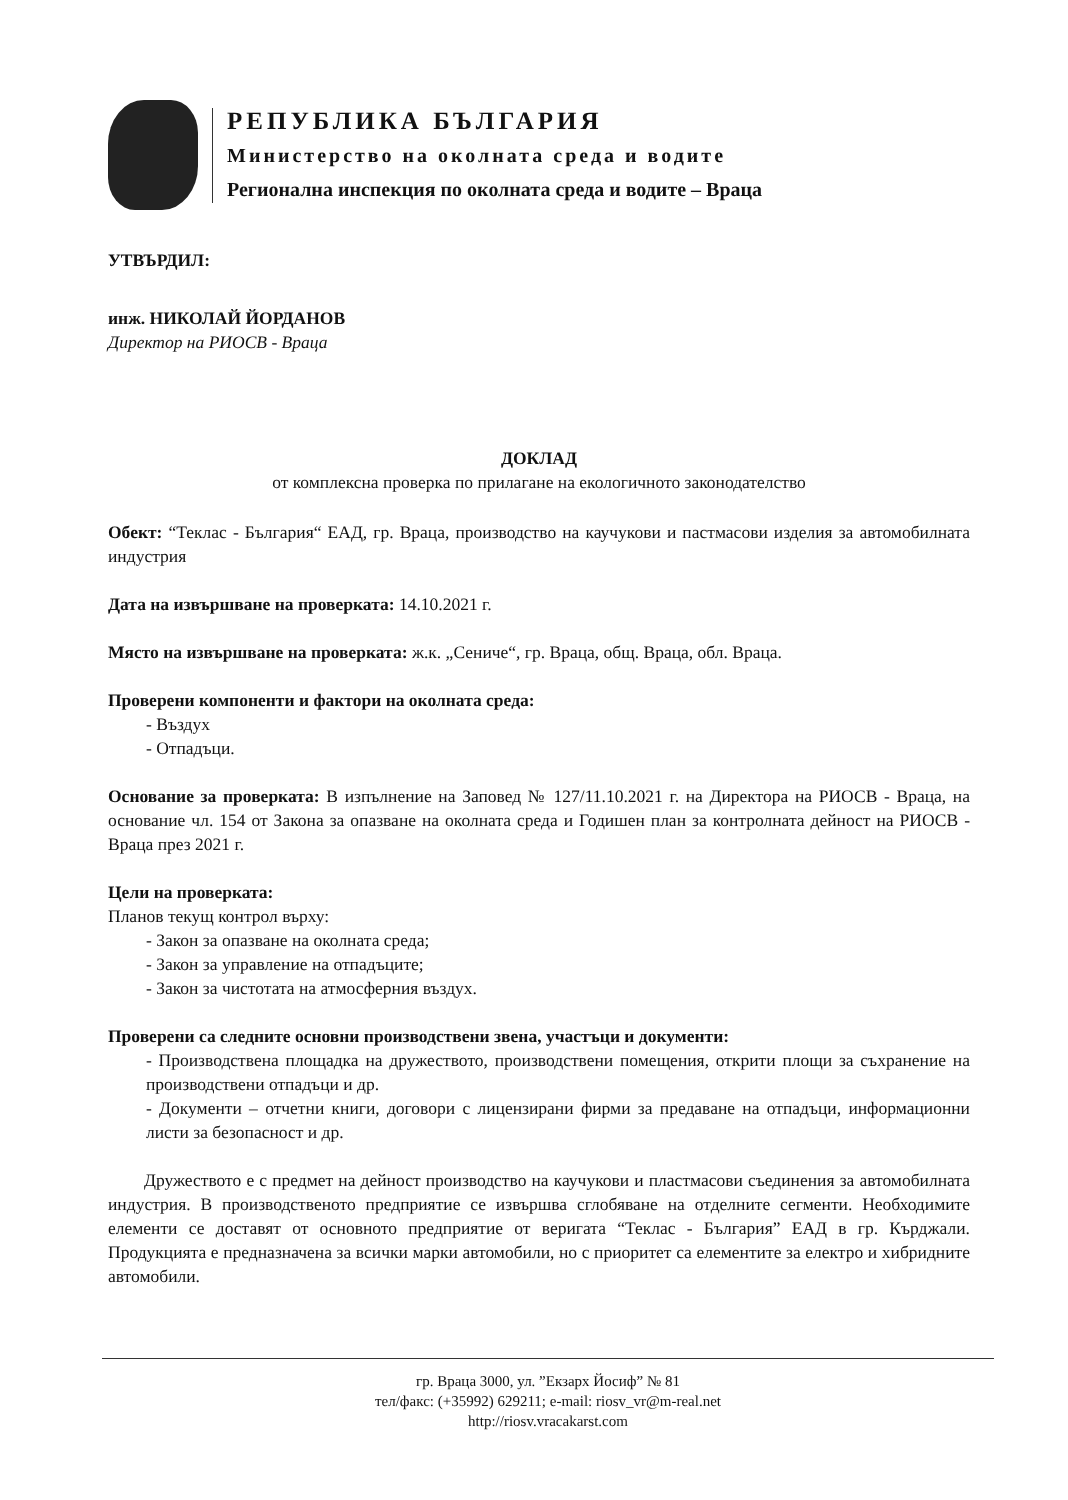РЕПУБЛИКА БЪЛГАРИЯ
Министерство на околната среда и водите
Регионална инспекция по околната среда и водите – Враца
УТВЪРДИЛ:
инж. НИКОЛАЙ ЙОРДАНОВ
Директор на РИОСВ - Враца
ДОКЛАД
от комплексна проверка по прилагане на екологичното законодателство
Обект: “Теклас - България“ ЕАД, гр. Враца, производство на каучукови и пастмасови изделия за автомобилната индустрия
Дата на извършване на проверката: 14.10.2021 г.
Място на извършване на проверката: ж.к. „Сениче“, гр. Враца, общ. Враца, обл. Враца.
Проверени компоненти и фактори на околната среда:
- Въздух
- Отпадъци.
Основание за проверката: В изпълнение на Заповед № 127/11.10.2021 г. на Директора на РИОСВ - Враца, на основание чл. 154 от Закона за опазване на околната среда и Годишен план за контролната дейност на РИОСВ - Враца през 2021 г.
Цели на проверката:
Планов текущ контрол върху:
- Закон за опазване на околната среда;
- Закон за управление на отпадъците;
- Закон за чистотата на атмосферния въздух.
Проверени са следните основни производствени звена, участъци и документи:
- Производствена площадка на дружеството, производствени помещения, открити площи за съхранение на производствени отпадъци и др.
- Документи – отчетни книги, договори с лицензирани фирми за предаване на отпадъци, информационни листи за безопасност и др.
Дружеството е с предмет на дейност производство на каучукови и пластмасови съединения за автомобилната индустрия. В производственото предприятие се извършва сглобяване на отделните сегменти. Необходимите елементи се доставят от основното предприятие от веригата “Теклас - България” ЕАД в гр. Кърджали. Продукцията е предназначена за всички марки автомобили, но с приоритет са елементите за електро и хибридните автомобили.
гр. Враца 3000, ул. ”Екзарх Йосиф” № 81
тел/факс: (+35992) 629211; e-mail: riosv_vr@m-real.net
http://riosv.vracakarst.com